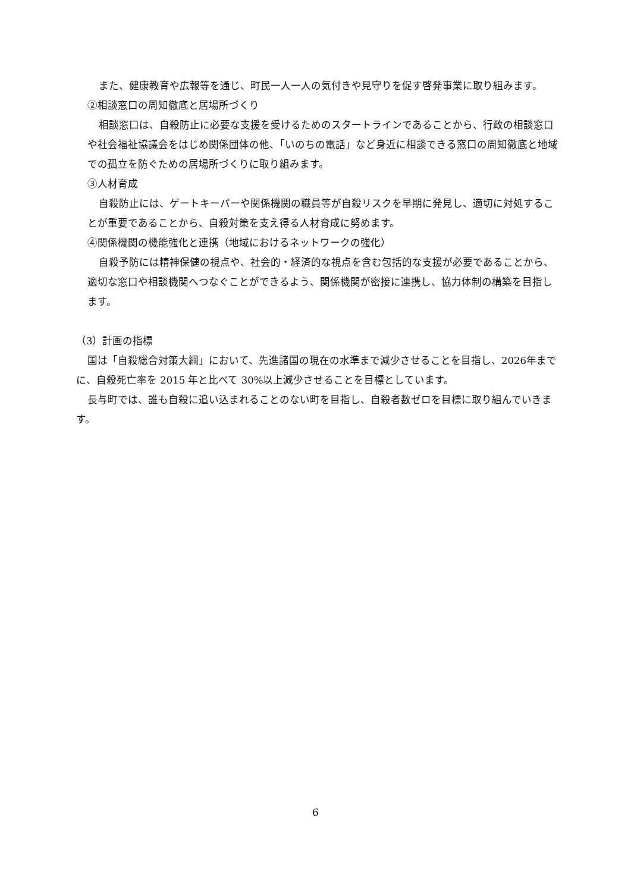また、健康教育や広報等を通じ、町民一人一人の気付きや見守りを促す啓発事業に取り組みます。
②相談窓口の周知徹底と居場所づくり
相談窓口は、自殺防止に必要な支援を受けるためのスタートラインであることから、行政の相談窓口や社会福祉協議会をはじめ関係団体の他、「いのちの電話」など身近に相談できる窓口の周知徹底と地域での孤立を防ぐための居場所づくりに取り組みます。
③人材育成
自殺防止には、ゲートキーパーや関係機関の職員等が自殺リスクを早期に発見し、適切に対処することが重要であることから、自殺対策を支え得る人材育成に努めます。
④関係機関の機能強化と連携（地域におけるネットワークの強化）
自殺予防には精神保健の視点や、社会的・経済的な視点を含む包括的な支援が必要であることから、適切な窓口や相談機関へつなぐことができるよう、関係機関が密接に連携し、協力体制の構築を目指します。
（3）計画の指標
国は「自殺総合対策大綱」において、先進諸国の現在の水準まで減少させることを目指し、2026年までに、自殺死亡率を 2015 年と比べて 30%以上減少させることを目標としています。
長与町では、誰も自殺に追い込まれることのない町を目指し、自殺者数ゼロを目標に取り組んでいきます。
6